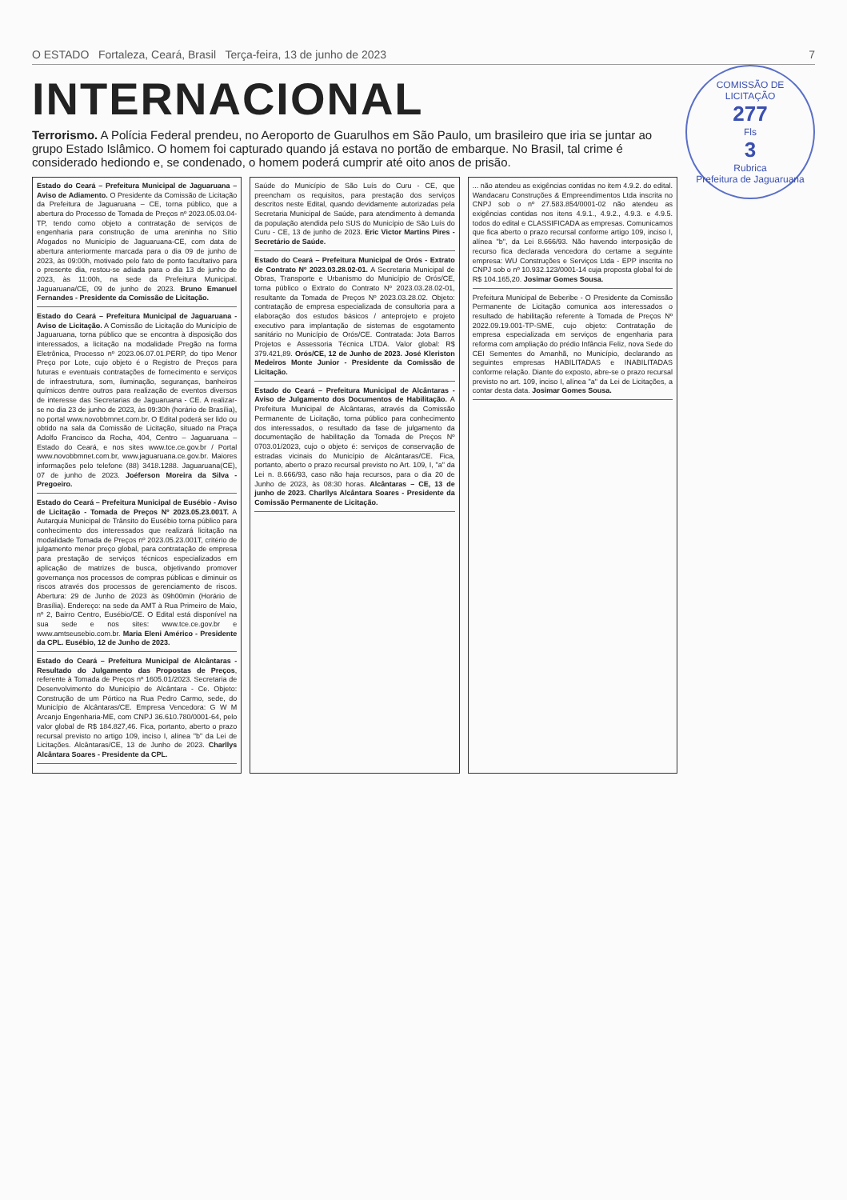O ESTADO Fortaleza, Ceará, Brasil Terça-feira, 13 de junho de 2023 7
COMISSÃO DE LICITAÇÃO
277
Fls
3
Rubrica
Prefeitura de Jaguaruana
INTERNACIONAL
Terrorismo. A Polícia Federal prendeu, no Aeroporto de Guarulhos em São Paulo, um brasileiro que iria se juntar ao grupo Estado Islâmico. O homem foi capturado quando já estava no portão de embarque. No Brasil, tal crime é considerado hediondo e, se condenado, o homem poderá cumprir até oito anos de prisão.
Estado do Ceará – Prefeitura Municipal de Jaguaruana – Aviso de Adiamento. O Presidente da Comissão de Licitação da Prefeitura de Jaguaruana – CE, torna público, que a abertura do Processo de Tomada de Preços nº 2023.05.03.04-TP, tendo como objeto a contratação de serviços de engenharia para construção de uma areninha no Sítio Afogados no Município de Jaguaruana-CE, com data de abertura anteriormente marcada para o dia 09 de junho de 2023, às 09:00h, motivado pelo fato de ponto facultativo para o presente dia, restou-se adiada para o dia 13 de junho de 2023, às 11:00h, na sede da Prefeitura Municipal. Jaguaruana/CE, 09 de junho de 2023. Bruno Emanuel Fernandes - Presidente da Comissão de Licitação.
Estado do Ceará – Prefeitura Municipal de Jaguaruana - Aviso de Licitação. A Comissão de Licitação do Município de Jaguaruana, torna público que se encontra à disposição dos interessados, a licitação na modalidade Pregão na forma Eletrônica, Processo nº 2023.06.07.01.PERP, do tipo Menor Preço por Lote, cujo objeto é o Registro de Preços para futuras e eventuais contratações de fornecimento e serviços de infraestrutura, som, iluminação, seguranças, banheiros químicos dentre outros para realização de eventos diversos de interesse das Secretarias de Jaguaruana - CE. A realizar-se no dia 23 de junho de 2023, às 09:30h (horário de Brasília), no portal www.novobbmnet.com.br. O Edital poderá ser lido ou obtido na sala da Comissão de Licitação, situado na Praça Adolfo Francisco da Rocha, 404, Centro – Jaguaruana – Estado do Ceará, e nos sites www.tce.ce.gov.br / Portal www.novobbmnet.com.br, www.jaguaruana.ce.gov.br. Maiores informações pelo telefone (88) 3418.1288. Jaguaruana(CE), 07 de junho de 2023. Joéferson Moreira da Silva - Pregoeiro.
Estado do Ceará – Prefeitura Municipal de Eusébio - Aviso de Licitação - Tomada de Preços Nº 2023.05.23.001T. A Autarquia Municipal de Trânsito do Eusébio torna público para conhecimento dos interessados que realizará licitação na modalidade Tomada de Preços nº 2023.05.23.001T, critério de julgamento menor preço global, para contratação de empresa para prestação de serviços técnicos especializados em aplicação de matrizes de busca, objetivando promover governança nos processos de compras públicas e diminuir os riscos através dos processos de gerenciamento de riscos. Abertura: 29 de Junho de 2023 às 09h00min (Horário de Brasília). Endereço: na sede da AMT à Rua Primeiro de Maio, nº 2, Bairro Centro, Eusébio/CE. O Edital está disponível na sua sede e nos sites: www.tce.ce.gov.br e www.amtseusebio.com.br. Maria Eleni Américo - Presidente da CPL. Eusébio, 12 de Junho de 2023.
Estado do Ceará – Prefeitura Municipal de Alcântaras - Resultado do Julgamento das Propostas de Preços, referente à Tomada de Preços nº 1605.01/2023. Secretaria de Desenvolvimento do Município de Alcântara - Ce. Objeto: Construção de um Pórtico na Rua Pedro Carmo, sede, do Município de Alcântaras/CE. Empresa Vencedora: G W M Arcanjo Engenharia-ME, com CNPJ 36.610.780/0001-64, pelo valor global de R$ 184.827,46. Fica, portanto, aberto o prazo recursal previsto no artigo 109, inciso I, alínea "b" da Lei de Licitações. Alcântaras/CE, 13 de Junho de 2023. Charllys Alcântara Soares - Presidente da CPL.
Saúde do Município de São Luís do Curu - CE, que preencham os requisitos, para prestação dos serviços descritos neste Edital, quando devidamente autorizadas pela Secretaria Municipal de Saúde, para atendimento à demanda da população atendida pelo SUS do Município de São Luís do Curu - CE, 13 de junho de 2023. Eric Victor Martins Pires - Secretário de Saúde.
Estado do Ceará – Prefeitura Municipal de Orós - Extrato de Contrato Nº 2023.03.28.02-01. A Secretaria Municipal de Obras, Transporte e Urbanismo do Município de Orós/CE, torna público o Extrato do Contrato Nº 2023.03.28.02-01, resultante da Tomada de Preços Nº 2023.03.28.02. Objeto: contratação de empresa especializada de consultoria para a elaboração dos estudos básicos / anteprojeto e projeto executivo para implantação de sistemas de esgotamento sanitário no Município de Orós/CE. Contratada: Jota Barros Projetos e Assessoria Técnica LTDA. Valor global: R$ 379.421,89. Orós/CE, 12 de Junho de 2023. José Kleriston Medeiros Monte Junior - Presidente da Comissão de Licitação.
Estado do Ceará – Prefeitura Municipal de Alcântaras - Aviso de Julgamento dos Documentos de Habilitação. A Prefeitura Municipal de Alcântaras, através da Comissão Permanente de Licitação, torna público para conhecimento dos interessados, o resultado da fase de julgamento da documentação de habilitação da Tomada de Preços Nº 0703.01/2023, cujo o objeto é: serviços de conservação de estradas vicinais do Município de Alcântaras/CE. Fica, portanto, aberto o prazo recursal previsto no Art. 109, I, "a" da Lei n. 8.666/93, caso não haja recursos, para o dia 20 de Junho de 2023, às 08:30 horas. Alcântaras – CE, 13 de junho de 2023. Charllys Alcântara Soares - Presidente da Comissão Permanente de Licitação.
... não atendeu as exigências contidas no item 4.9.2. do edital. Wandacaru Construções & Empreendimentos Ltda inscrita no CNPJ sob o nº 27.583.854/0001-02 não atendeu as exigências contidas nos itens 4.9.1., 4.9.2., 4.9.3. e 4.9.5. todos do edital e CLASSIFICADA as empresas. Comunicamos que fica aberto o prazo recursal conforme artigo 109, inciso I, alínea "b", da Lei 8.666/93. Não havendo interposição de recurso fica declarada vencedora do certame a seguinte empresa: WU Construções e Serviços Ltda - EPP inscrita no CNPJ sob o nº 10.932.123/0001-14 cuja proposta global foi de R$ 104.165,20. Josimar Gomes Sousa.
Prefeitura Municipal de Beberibe - O Presidente da Comissão Permanente de Licitação comunica aos interessados o resultado de habilitação referente à Tomada de Preços Nº 2022.09.19.001-TP-SME, cujo objeto: Contratação de empresa especializada em serviços de engenharia para reforma com ampliação do prédio Infância Feliz, nova Sede do CEI Sementes do Amanhã, no Município, declarando as seguintes empresas HABILITADAS e INABILITADAS conforme relação. Diante do exposto, abre-se o prazo recursal previsto no art. 109, inciso I, alínea "a" da Lei de Licitações, a contar desta data. Josimar Gomes Sousa.